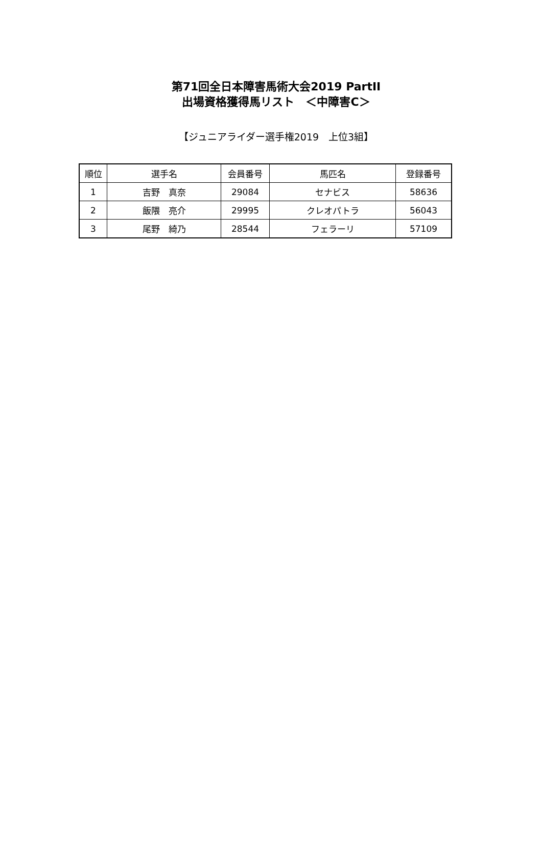第71回全日本障害馬術大会2019 PartII
出場資格獲得馬リスト　＜中障害C＞
【ジュニアライダー選手権2019　上位3組】
| 順位 | 選手名 | 会員番号 | 馬匹名 | 登録番号 |
| --- | --- | --- | --- | --- |
| 1 | 吉野 真奈 | 29084 | セナビス | 58636 |
| 2 | 飯隈 亮介 | 29995 | クレオパトラ | 56043 |
| 3 | 尾野 綺乃 | 28544 | フェラーリ | 57109 |